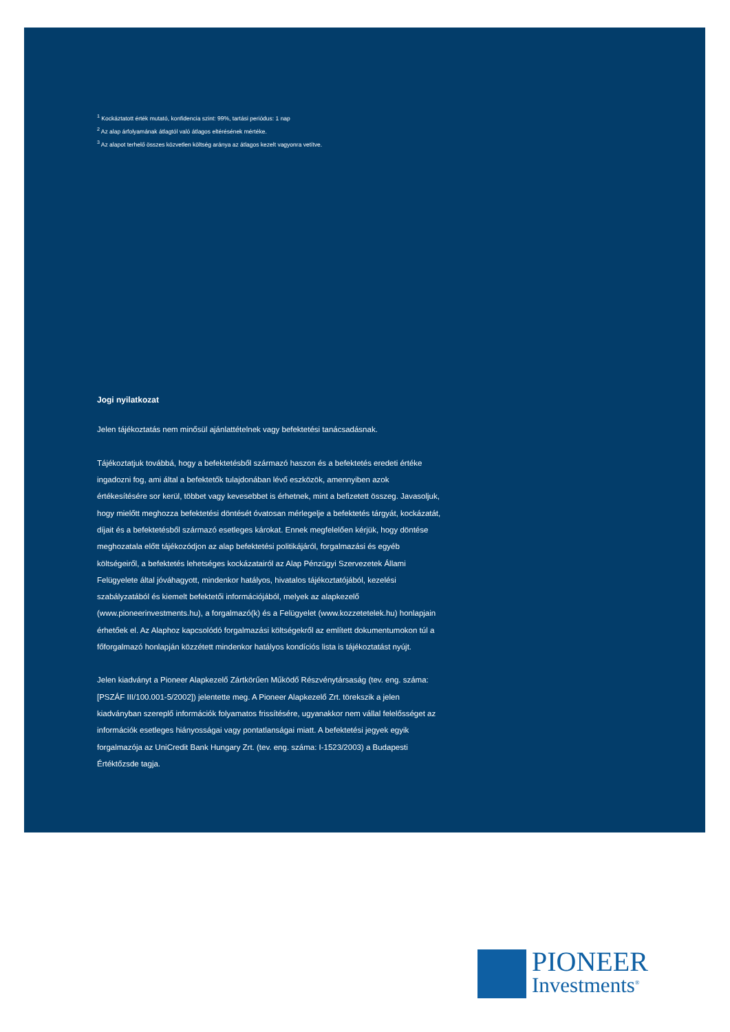<sup>1</sup> Kockáztatott érték mutató, konfidencia szint: 99%, tartási periódus: 1 nap
<sup>2</sup> Az alap árfolyamának átlagtól való átlagos eltérésének mértéke.
<sup>3</sup> Az alapot terhelő összes közvetlen költség aránya az átlagos kezelt vagyonra vetítve.
Jogi nyilatkozat
Jelen tájékoztatás nem minősül ajánlattételnek vagy befektetési tanácsadásnak.
Tájékoztatjuk továbbá, hogy a befektetésből származó haszon és a befektetés eredeti értéke ingadozni fog, ami által a befektetők tulajdonában lévő eszközök, amennyiben azok értékesítésére sor kerül, többet vagy kevesebbet is érhetnek, mint a befizetett összeg. Javasoljuk, hogy mielőtt meghozza befektetési döntését óvatosan mérlegelje a befektetés tárgyát, kockázatát, díjait és a befektetésből származó esetleges károkat. Ennek megfelelően kérjük, hogy döntése meghozatala előtt tájékozódjon az alap befektetési politikájáról, forgalmazási és egyéb költségeiről, a befektetés lehetséges kockázatairól az Alap Pénzügyi Szervezetek Állami Felügyelete által jóváhagyott, mindenkor hatályos, hivatalos tájékoztatójából, kezelési szabályzatából és kiemelt befektetői információjából, melyek az alapkezelő (www.pioneerinvestments.hu), a forgalmazó(k) és a Felügyelet (www.kozzetetelek.hu) honlapjain érhetőek el. Az Alaphoz kapcsolódó forgalmazási költségekről az említett dokumentumokon túl a főforgalmazó honlapján közzétett mindenkor hatályos kondíciós lista is tájékoztatást nyújt.
Jelen kiadványt a Pioneer Alapkezelő Zártkörűen Működő Részvénytársaság (tev. eng. száma: [PSZÁF III/100.001-5/2002]) jelentette meg. A Pioneer Alapkezelő Zrt. törekszik a jelen kiadványban szereplő információk folyamatos frissítésére, ugyanakkor nem vállal felelősséget az információk esetleges hiányosságai vagy pontatlanságai miatt. A befektetési jegyek egyik forgalmazója az UniCredit Bank Hungary Zrt. (tev. eng. száma: I-1523/2003) a Budapesti Értéktőzsde tagja.
PIONEER
Investments<sup>®</sup>